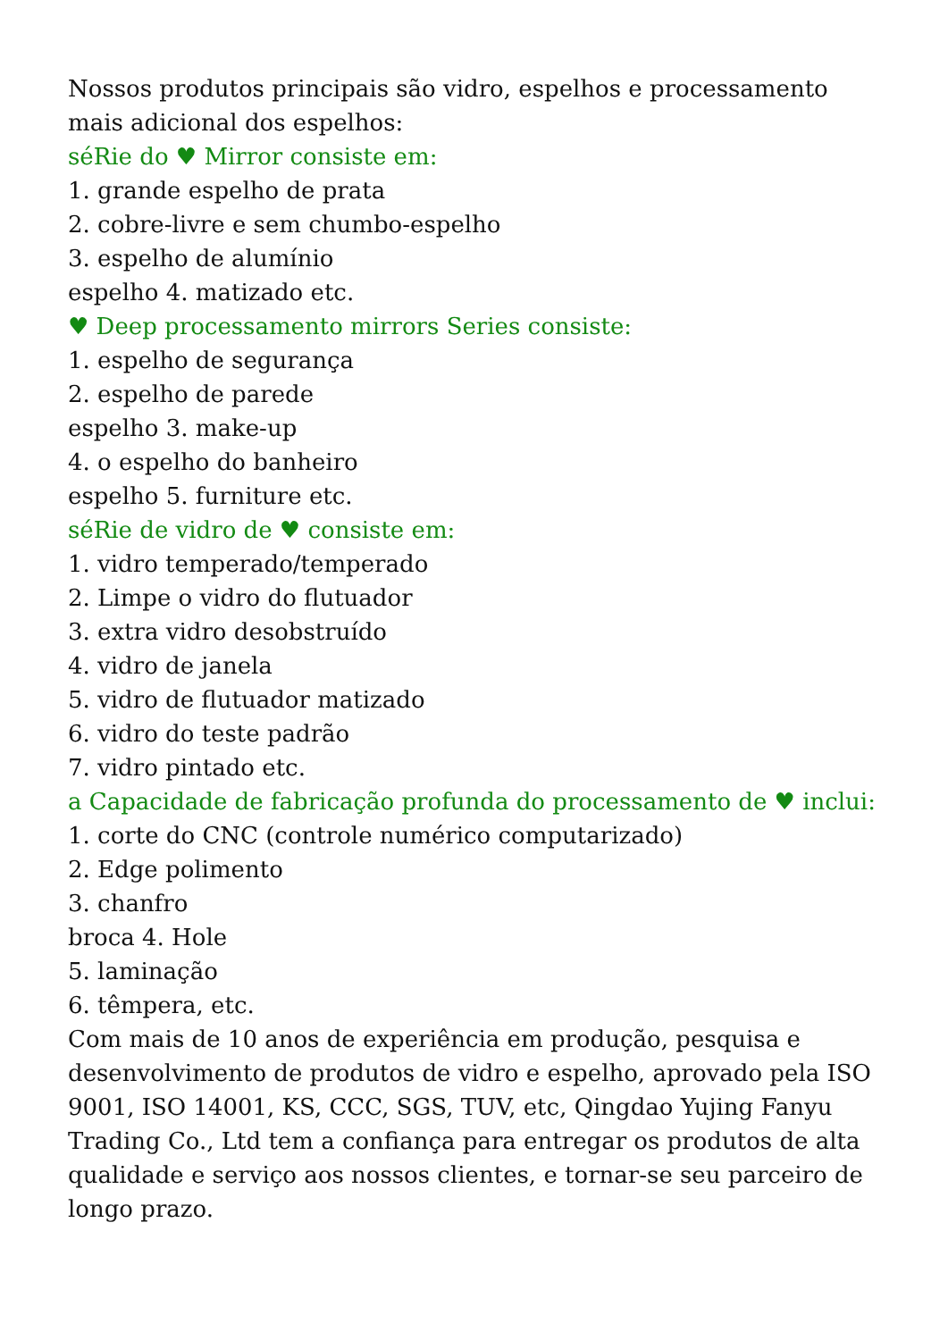Nossos produtos principais são vidro, espelhos e processamento mais adicional dos espelhos:
séRie do ♥ Mirror consiste em:
1. grande espelho de prata
2. cobre-livre e sem chumbo-espelho
3. espelho de alumínio
espelho 4. matizado etc.
♥ Deep processamento mirrors Series consiste:
1. espelho de segurança
2. espelho de parede
espelho 3. make-up
4. o espelho do banheiro
espelho 5. furniture etc.
séRie de vidro de ♥ consiste em:
1. vidro temperado/temperado
2. Limpe o vidro do flutuador
3. extra vidro desobstruído
4. vidro de janela
5. vidro de flutuador matizado
6. vidro do teste padrão
7. vidro pintado etc.
a Capacidade de fabricação profunda do processamento de ♥ inclui:
1. corte do CNC (controle numérico computarizado)
2. Edge polimento
3. chanfro
broca 4. Hole
5. laminação
6. têmpera, etc.
Com mais de 10 anos de experiência em produção, pesquisa e desenvolvimento de produtos de vidro e espelho, aprovado pela ISO 9001, ISO 14001, KS, CCC, SGS, TUV, etc, Qingdao Yujing Fanyu Trading Co., Ltd tem a confiança para entregar os produtos de alta qualidade e serviço aos nossos clientes, e tornar-se seu parceiro de longo prazo.